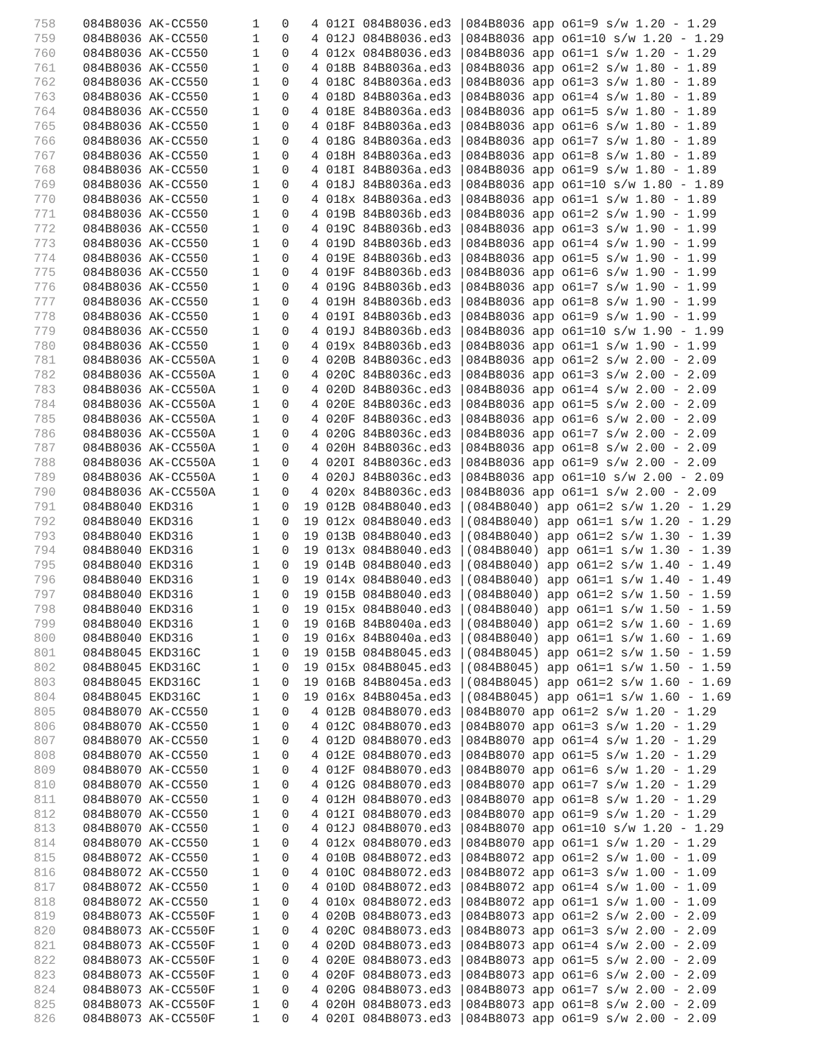758 084B8036 AK-CC550 1 0 4 012I 084B8036.ed3 |084B8036 app o61=9 s/w 1.20 - 1.29
759 084B8036 AK-CC550 1 0 4 012J 084B8036.ed3 |084B8036 app o61=10 s/w 1.20 - 1.29
760 084B8036 AK-CC550 1 0 4 012x 084B8036.ed3 |084B8036 app o61=1 s/w 1.20 - 1.29
761 084B8036 AK-CC550 1 0 4 018B 84B8036a.ed3 |084B8036 app o61=2 s/w 1.80 - 1.89
762 084B8036 AK-CC550 1 0 4 018C 84B8036a.ed3 |084B8036 app o61=3 s/w 1.80 - 1.89
763 084B8036 AK-CC550 1 0 4 018D 84B8036a.ed3 |084B8036 app o61=4 s/w 1.80 - 1.89
764 084B8036 AK-CC550 1 0 4 018E 84B8036a.ed3 |084B8036 app o61=5 s/w 1.80 - 1.89
765 084B8036 AK-CC550 1 0 4 018F 84B8036a.ed3 |084B8036 app o61=6 s/w 1.80 - 1.89
766 084B8036 AK-CC550 1 0 4 018G 84B8036a.ed3 |084B8036 app o61=7 s/w 1.80 - 1.89
767 084B8036 AK-CC550 1 0 4 018H 84B8036a.ed3 |084B8036 app o61=8 s/w 1.80 - 1.89
768 084B8036 AK-CC550 1 0 4 018I 84B8036a.ed3 |084B8036 app o61=9 s/w 1.80 - 1.89
769 084B8036 AK-CC550 1 0 4 018J 84B8036a.ed3 |084B8036 app o61=10 s/w 1.80 - 1.89
770 084B8036 AK-CC550 1 0 4 018x 84B8036a.ed3 |084B8036 app o61=1 s/w 1.80 - 1.89
771 084B8036 AK-CC550 1 0 4 019B 84B8036b.ed3 |084B8036 app o61=2 s/w 1.90 - 1.99
772 084B8036 AK-CC550 1 0 4 019C 84B8036b.ed3 |084B8036 app o61=3 s/w 1.90 - 1.99
773 084B8036 AK-CC550 1 0 4 019D 84B8036b.ed3 |084B8036 app o61=4 s/w 1.90 - 1.99
774 084B8036 AK-CC550 1 0 4 019E 84B8036b.ed3 |084B8036 app o61=5 s/w 1.90 - 1.99
775 084B8036 AK-CC550 1 0 4 019F 84B8036b.ed3 |084B8036 app o61=6 s/w 1.90 - 1.99
776 084B8036 AK-CC550 1 0 4 019G 84B8036b.ed3 |084B8036 app o61=7 s/w 1.90 - 1.99
777 084B8036 AK-CC550 1 0 4 019H 84B8036b.ed3 |084B8036 app o61=8 s/w 1.90 - 1.99
778 084B8036 AK-CC550 1 0 4 019I 84B8036b.ed3 |084B8036 app o61=9 s/w 1.90 - 1.99
779 084B8036 AK-CC550 1 0 4 019J 84B8036b.ed3 |084B8036 app o61=10 s/w 1.90 - 1.99
780 084B8036 AK-CC550 1 0 4 019x 84B8036b.ed3 |084B8036 app o61=1 s/w 1.90 - 1.99
781 084B8036 AK-CC550A 1 0 4 020B 84B8036c.ed3 |084B8036 app o61=2 s/w 2.00 - 2.09
782 084B8036 AK-CC550A 1 0 4 020C 84B8036c.ed3 |084B8036 app o61=3 s/w 2.00 - 2.09
783 084B8036 AK-CC550A 1 0 4 020D 84B8036c.ed3 |084B8036 app o61=4 s/w 2.00 - 2.09
784 084B8036 AK-CC550A 1 0 4 020E 84B8036c.ed3 |084B8036 app o61=5 s/w 2.00 - 2.09
785 084B8036 AK-CC550A 1 0 4 020F 84B8036c.ed3 |084B8036 app o61=6 s/w 2.00 - 2.09
786 084B8036 AK-CC550A 1 0 4 020G 84B8036c.ed3 |084B8036 app o61=7 s/w 2.00 - 2.09
787 084B8036 AK-CC550A 1 0 4 020H 84B8036c.ed3 |084B8036 app o61=8 s/w 2.00 - 2.09
788 084B8036 AK-CC550A 1 0 4 020I 84B8036c.ed3 |084B8036 app o61=9 s/w 2.00 - 2.09
789 084B8036 AK-CC550A 1 0 4 020J 84B8036c.ed3 |084B8036 app o61=10 s/w 2.00 - 2.09
790 084B8036 AK-CC550A 1 0 4 020x 84B8036c.ed3 |084B8036 app o61=1 s/w 2.00 - 2.09
791 084B8040 EKD316 1 0 19 012B 084B8040.ed3 |(084B8040) app o61=2 s/w 1.20 - 1.29
792 084B8040 EKD316 1 0 19 012x 084B8040.ed3 |(084B8040) app o61=1 s/w 1.20 - 1.29
793 084B8040 EKD316 1 0 19 013B 084B8040.ed3 |(084B8040) app o61=2 s/w 1.30 - 1.39
794 084B8040 EKD316 1 0 19 013x 084B8040.ed3 |(084B8040) app o61=1 s/w 1.30 - 1.39
795 084B8040 EKD316 1 0 19 014B 084B8040.ed3 |(084B8040) app o61=2 s/w 1.40 - 1.49
796 084B8040 EKD316 1 0 19 014x 084B8040.ed3 |(084B8040) app o61=1 s/w 1.40 - 1.49
797 084B8040 EKD316 1 0 19 015B 084B8040.ed3 |(084B8040) app o61=2 s/w 1.50 - 1.59
798 084B8040 EKD316 1 0 19 015x 084B8040.ed3 |(084B8040) app o61=1 s/w 1.50 - 1.59
799 084B8040 EKD316 1 0 19 016B 84B8040a.ed3 |(084B8040) app o61=2 s/w 1.60 - 1.69
800 084B8040 EKD316 1 0 19 016x 84B8040a.ed3 |(084B8040) app o61=1 s/w 1.60 - 1.69
801 084B8045 EKD316C 1 0 19 015B 084B8045.ed3 |(084B8045) app o61=2 s/w 1.50 - 1.59
802 084B8045 EKD316C 1 0 19 015x 084B8045.ed3 |(084B8045) app o61=1 s/w 1.50 - 1.59
803 084B8045 EKD316C 1 0 19 016B 84B8045a.ed3 |(084B8045) app o61=2 s/w 1.60 - 1.69
804 084B8045 EKD316C 1 0 19 016x 84B8045a.ed3 |(084B8045) app o61=1 s/w 1.60 - 1.69
805 084B8070 AK-CC550 1 0 4 012B 084B8070.ed3 |084B8070 app o61=2 s/w 1.20 - 1.29
806 084B8070 AK-CC550 1 0 4 012C 084B8070.ed3 |084B8070 app o61=3 s/w 1.20 - 1.29
807 084B8070 AK-CC550 1 0 4 012D 084B8070.ed3 |084B8070 app o61=4 s/w 1.20 - 1.29
808 084B8070 AK-CC550 1 0 4 012E 084B8070.ed3 |084B8070 app o61=5 s/w 1.20 - 1.29
809 084B8070 AK-CC550 1 0 4 012F 084B8070.ed3 |084B8070 app o61=6 s/w 1.20 - 1.29
810 084B8070 AK-CC550 1 0 4 012G 084B8070.ed3 |084B8070 app o61=7 s/w 1.20 - 1.29
811 084B8070 AK-CC550 1 0 4 012H 084B8070.ed3 |084B8070 app o61=8 s/w 1.20 - 1.29
812 084B8070 AK-CC550 1 0 4 012I 084B8070.ed3 |084B8070 app o61=9 s/w 1.20 - 1.29
813 084B8070 AK-CC550 1 0 4 012J 084B8070.ed3 |084B8070 app o61=10 s/w 1.20 - 1.29
814 084B8070 AK-CC550 1 0 4 012x 084B8070.ed3 |084B8070 app o61=1 s/w 1.20 - 1.29
815 084B8072 AK-CC550 1 0 4 010B 084B8072.ed3 |084B8072 app o61=2 s/w 1.00 - 1.09
816 084B8072 AK-CC550 1 0 4 010C 084B8072.ed3 |084B8072 app o61=3 s/w 1.00 - 1.09
817 084B8072 AK-CC550 1 0 4 010D 084B8072.ed3 |084B8072 app o61=4 s/w 1.00 - 1.09
818 084B8072 AK-CC550 1 0 4 010x 084B8072.ed3 |084B8072 app o61=1 s/w 1.00 - 1.09
819 084B8073 AK-CC550F 1 0 4 020B 084B8073.ed3 |084B8073 app o61=2 s/w 2.00 - 2.09
820 084B8073 AK-CC550F 1 0 4 020C 084B8073.ed3 |084B8073 app o61=3 s/w 2.00 - 2.09
821 084B8073 AK-CC550F 1 0 4 020D 084B8073.ed3 |084B8073 app o61=4 s/w 2.00 - 2.09
822 084B8073 AK-CC550F 1 0 4 020E 084B8073.ed3 |084B8073 app o61=5 s/w 2.00 - 2.09
823 084B8073 AK-CC550F 1 0 4 020F 084B8073.ed3 |084B8073 app o61=6 s/w 2.00 - 2.09
824 084B8073 AK-CC550F 1 0 4 020G 084B8073.ed3 |084B8073 app o61=7 s/w 2.00 - 2.09
825 084B8073 AK-CC550F 1 0 4 020H 084B8073.ed3 |084B8073 app o61=8 s/w 2.00 - 2.09
826 084B8073 AK-CC550F 1 0 4 020I 084B8073.ed3 |084B8073 app o61=9 s/w 2.00 - 2.09